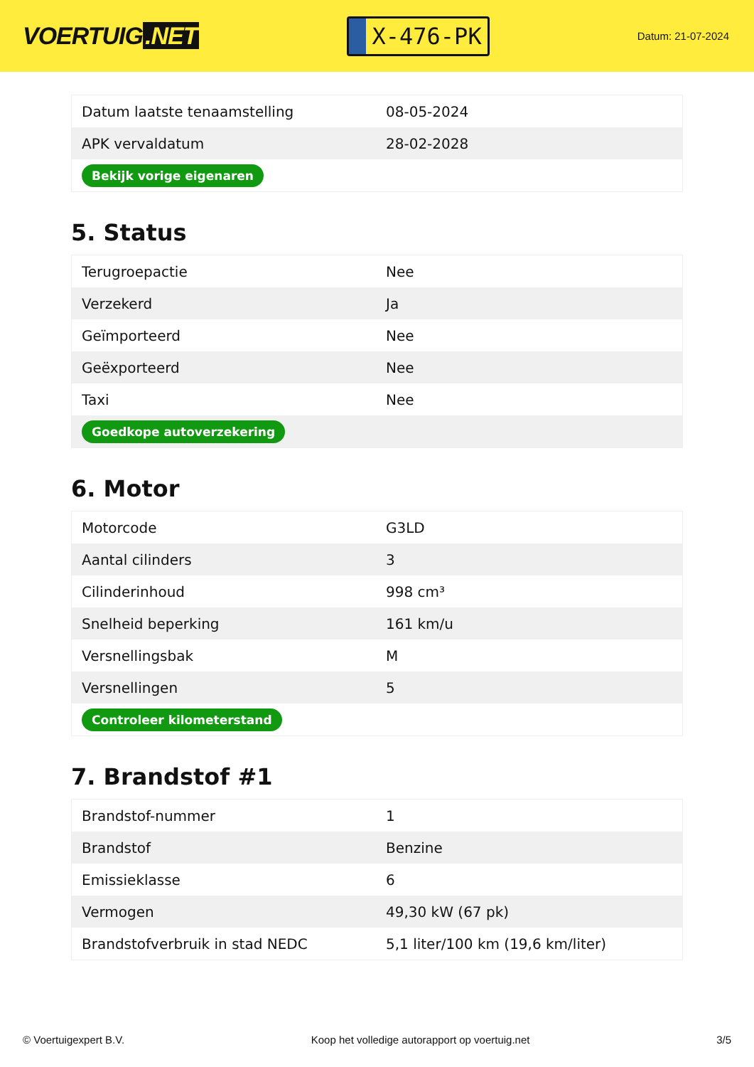VOERTUIG.NET
X-476-PK
Datum: 21-07-2024
| Datum laatste tenaamstelling | 08-05-2024 |
| APK vervaldatum | 28-02-2028 |
| Bekijk vorige eigenaren | |
5. Status
| Terugroepactie | Nee |
| Verzekerd | Ja |
| Geïmporteerd | Nee |
| Geëxporteerd | Nee |
| Taxi | Nee |
| Goedkope autoverzekering | |
6. Motor
| Motorcode | G3LD |
| Aantal cilinders | 3 |
| Cilinderinhoud | 998 cm³ |
| Snelheid beperking | 161 km/u |
| Versnellingsbak | M |
| Versnellingen | 5 |
| Controleer kilometerstand | |
7. Brandstof #1
| Brandstof-nummer | 1 |
| Brandstof | Benzine |
| Emissieklasse | 6 |
| Vermogen | 49,30 kW (67 pk) |
| Brandstofverbruik in stad NEDC | 5,1 liter/100 km (19,6 km/liter) |
© Voertuigexpert B.V. Koop het volledige autorapport op voertuig.net 3/5